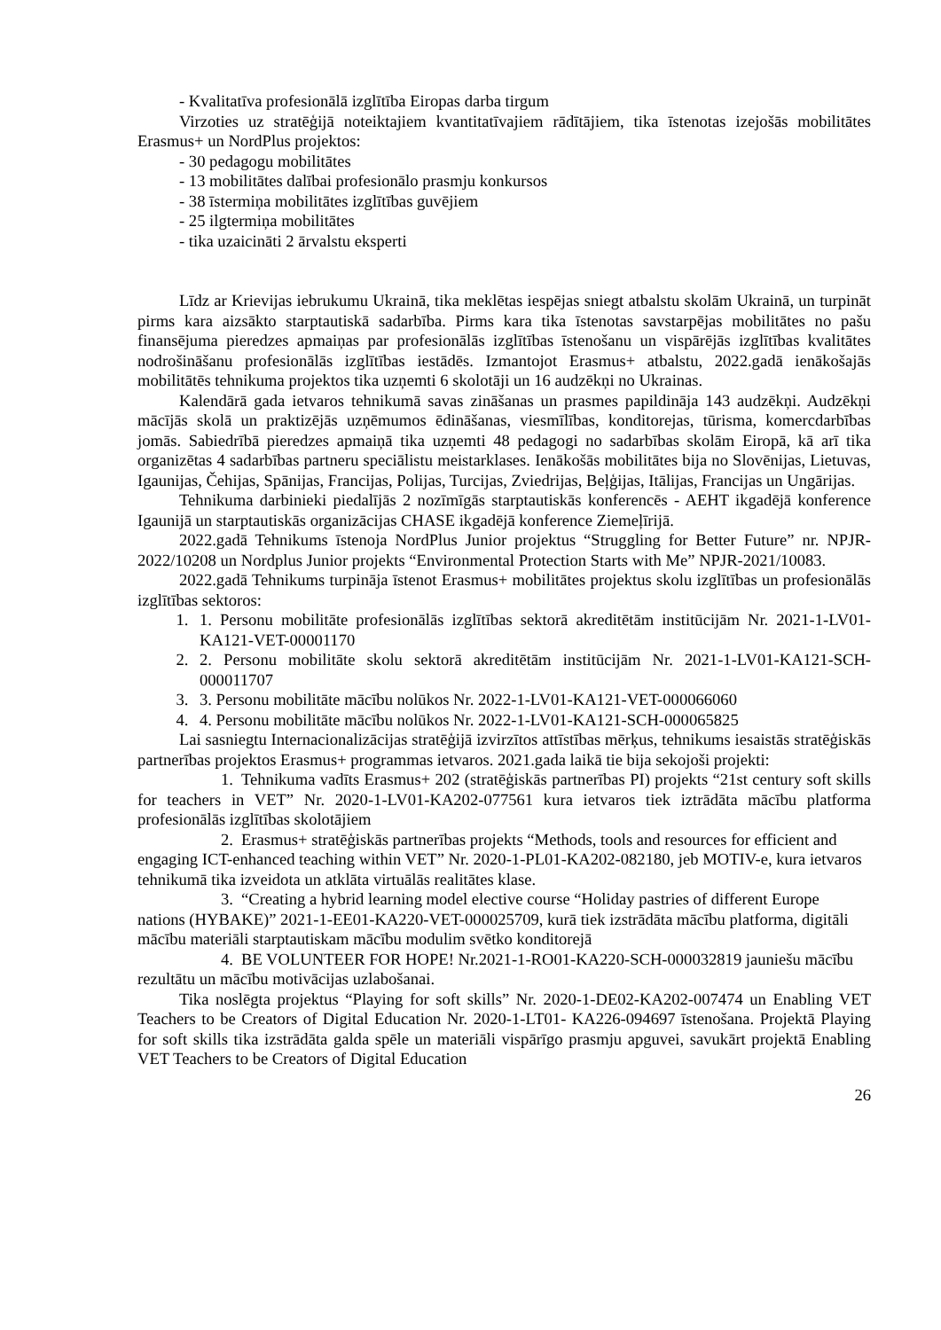- Kvalitatīva profesionālā izglītība Eiropas darba tirgum
Virzoties uz stratēģijā noteiktajiem kvantitatīvajiem rādītājiem, tika īstenotas izejošās mobilitātes Erasmus+ un NordPlus projektos:
- 30 pedagogu mobilitātes
- 13 mobilitātes dalībai profesionālo prasmju konkursos
- 38 īstermiņa mobilitātes izglītības guvējiem
- 25 ilgtermiņa mobilitātes
- tika uzaicināti 2 ārvalstu eksperti
Līdz ar Krievijas iebrukumu Ukrainā, tika meklētas iespējas sniegt atbalstu skolām Ukrainā, un turpināt pirms kara aizsākto starptautiskā sadarbība. Pirms kara tika īstenotas savstarpējas mobilitātes no pašu finansējuma pieredzes apmaiņas par profesionālās izglītības īstenošanu un vispārējās izglītības kvalitātes nodrošināšanu profesionālās izglītības iestādēs. Izmantojot Erasmus+ atbalstu, 2022.gadā ienākošajās mobilitātēs tehnikuma projektos tika uzņemti 6 skolotāji un 16 audzēkņi no Ukrainas.
Kalendārā gada ietvaros tehnikumā savas zināšanas un prasmes papildināja 143 audzēkņi. Audzēkņi mācījās skolā un praktizējās uzņēmumos ēdināšanas, viesmīlības, konditorejas, tūrisma, komercdarbības jomās. Sabiedrībā pieredzes apmaiņā tika uzņemti 48 pedagogi no sadarbības skolām Eiropā, kā arī tika organizētas 4 sadarbības partneru speciālistu meistarklases. Ienākošās mobilitātes bija no Slovēnijas, Lietuvas, Igaunijas, Čehijas, Spānijas, Francijas, Polijas, Turcijas, Zviedrijas, Beļģijas, Itālijas, Francijas un Ungārijas.
Tehnikuma darbinieki piedalījās 2 nozīmīgās starptautiskās konferencēs - AEHT ikgadējā konference Igaunijā un starptautiskās organizācijas CHASE ikgadējā konference Ziemeļīrijā.
2022.gadā Tehnikums īstenoja NordPlus Junior projektus “Struggling for Better Future” nr. NPJR-2022/10208 un Nordplus Junior projekts “Environmental Protection Starts with Me” NPJR-2021/10083.
2022.gadā Tehnikums turpināja īstenot Erasmus+ mobilitātes projektus skolu izglītības un profesionālās izglītības sektoros:
1. 1. Personu mobilitāte profesionālās izglītības sektorā akreditētām institūcijām Nr. 2021-1-LV01-KA121-VET-00001170
2. 2. Personu mobilitāte skolu sektorā akreditētām institūcijām Nr. 2021-1-LV01-KA121-SCH-000011707
3. 3. Personu mobilitāte mācību nolūkos Nr. 2022-1-LV01-KA121-VET-000066060
4. 4. Personu mobilitāte mācību nolūkos Nr. 2022-1-LV01-KA121-SCH-000065825
Lai sasniegtu Internacionalizācijas stratēģijā izvirzītos attīstības mērķus, tehnikums iesaistās stratēģiskās partnerības projektos Erasmus+ programmas ietvaros. 2021.gada laikā tie bija sekojoši projekti:
1. Tehnikuma vadīts Erasmus+ 202 (stratēģiskās partnerības PI) projekts “21st century soft skills for teachers in VET” Nr. 2020-1-LV01-KA202-077561 kura ietvaros tiek iztrādāta mācību platforma profesionālās izglītības skolotājiem
2. Erasmus+ stratēģiskās partnerības projekts “Methods, tools and resources for efficient and engaging ICT-enhanced teaching within VET” Nr. 2020-1-PL01-KA202-082180, jeb MOTIV-e, kura ietvaros tehnikumā tika izveidota un atklāta virtuālās realitātes klase.
3. “Creating a hybrid learning model elective course “Holiday pastries of different Europe nations (HYBAKE)” 2021-1-EE01-KA220-VET-000025709, kurā tiek izstrādāta mācību platforma, digitāli mācību materiāli starptautiskam mācību modulim svētko konditorejā
4. BE VOLUNTEER FOR HOPE! Nr.2021-1-RO01-KA220-SCH-000032819 jauniešu mācību rezultātu un mācību motivācijas uzlabošanai.
Tika noslēgta projektus “Playing for soft skills” Nr. 2020-1-DE02-KA202-007474 un Enabling VET Teachers to be Creators of Digital Education Nr. 2020-1-LT01- KA226-094697 īstenošana. Projektā Playing for soft skills tika izstrādāta galda spēle un materiāli vispārīgo prasmju apguvei, savukārt projektā Enabling VET Teachers to be Creators of Digital Education
26